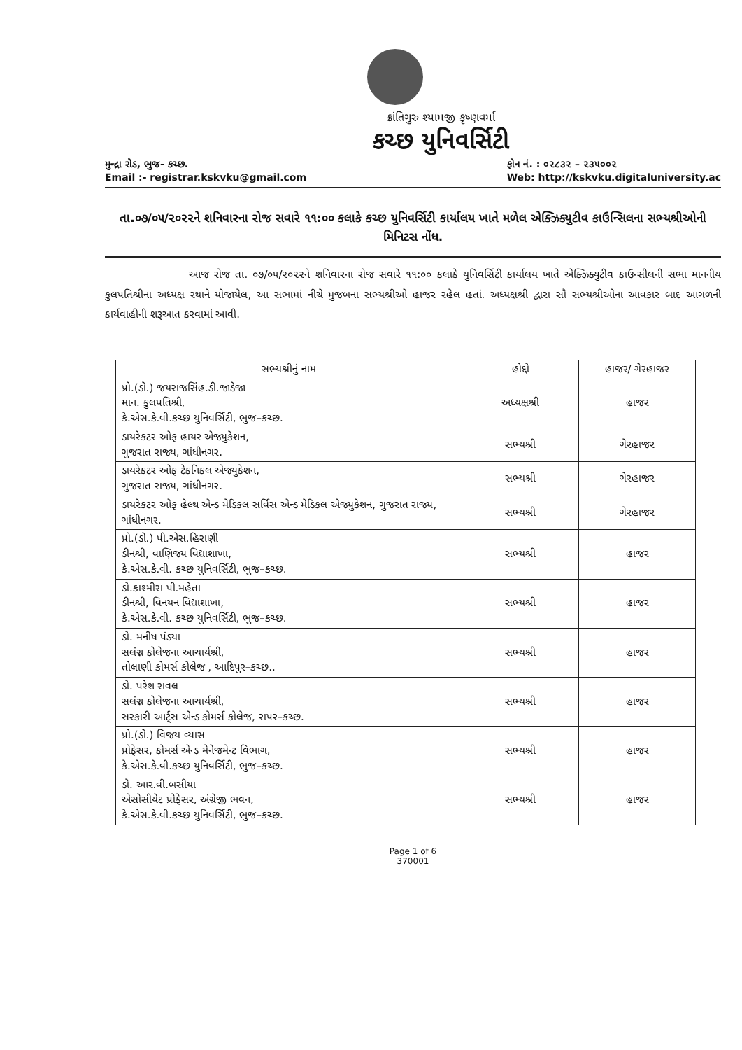ક્રાંતિગુરુ શ્યામજી કૃષ્ણવર્મા
કચ્છ યુનિવર્સિટી
મુન્દ્રા રોડ, ભુજ- કચ્છ.
Email :- registrar.kskvku@gmail.com
ફોન નં. : ૦૨૮૩૨ – ૨૩૫૦૦૨
Web: http://kskvku.digitaluniversity.ac
તા.૦૭/૦૫/૨૦૨૨ને શનિવારના રોજ સવારે ૧૧:૦૦ કલાકે કચ્છ યુનિવર્સિટી કાર્યાલય ખાતે મળેલ એક્ઝિક્યુટીવ કાઉન્સિલના સભ્યશ્રીઓની મિનિટસ નોંધ.
આજ રોજ તા. ૦૭/૦૫/૨૦૨૨ને શનિવારના રોજ સવારે ૧૧:૦૦ કલાકે યુનિવર્સિટી કાર્યાલય ખાતે એક્ઝિક્યુટીવ કાઉન્સીલની સભા માનનીય કુલપતિશ્રીના અધ્યક્ષ સ્થાને યોજાયેલ, આ સભામાં નીચે મુજબના સભ્યશ્રીઓ હાજર રહેલ હતાં. અધ્યક્ષશ્રી દ્વારા સૌ સભ્યશ્રીઓના આવકાર બાદ આગળની કાર્યવાહીની શરૂઆત કરવામાં આવી.
| સભ્યશ્રીનું નામ | હોદ્દો | હાજર/ ગેરહાજર |
| --- | --- | --- |
| પ્રો.(ડો.) જયરાજસિંહ.ડી.જાડેજા માન. કુલપતિશ્રી, કે.એસ.કે.વી.કચ્છ યુનિવર્સિટી, ભુજ–કચ્છ. | અધ્યક્ષશ્રી | હાજર |
| ડાયરેકટર ઓફ હાયર એજ્યુકેશન, ગુજરાત રાજ્ય, ગાંધીનગર. | સભ્યશ્રી | ગેરહાજર |
| ડાયરેકટર ઓફ ટેકનિકલ એજ્યુકેશન, ગુજરાત રાજ્ય, ગાંધીનગર. | સભ્યશ્રી | ગેરહાજર |
| ડાયરેકટર ઓફ હેલ્થ એન્ડ મેડિકલ સર્વિસ એન્ડ મેડિકલ એજ્યુકેશન, ગુજરાત રાજ્ય, ગાંધીનગર. | સભ્યશ્રી | ગેરહાજર |
| પ્રો.(ડો.) પી.એસ.હિરાણી ડીનશ્રી, વાણિજ્ય વિદ્યાશાખા, કે.એસ.કે.વી. કચ્છ યુનિવર્સિટી, ભુજ–કચ્છ. | સભ્યશ્રી | હાજર |
| ડો.કાશ્મીરા પી.મહેતા ડીનશ્રી, વિનયન વિદ્યાશાખા, કે.એસ.કે.વી. કચ્છ યુનિવર્સિટી, ભુજ–કચ્છ. | સભ્યશ્રી | હાજર |
| ડો. મનીષ પંડયા સલંગ્ન કોલેજના આચાર્યશ્રી, તોલાણી કોમર્સ કોલેજ , આદિપુર–કચ્છ.. | સભ્યશ્રી | હાજર |
| ડો. પરેશ રાવલ સલંગ્ન કોલેજના આચાર્યશ્રી, સરકારી આર્ટ્સ એન્ડ કોમર્સ કોલેજ, રાપર–કચ્છ. | સભ્યશ્રી | હાજર |
| પ્રો.(ડો.) વિજય વ્યાસ પ્રોફેસર, કોમર્સ એન્ડ મેનેજમેન્ટ વિભાગ, કે.એસ.કે.વી.કચ્છ યુનિવર્સિટી, ભુજ–કચ્છ. | સભ્યશ્રી | હાજર |
| ડો. આર.વી.બસીયા એસોસીયેટ પ્રોફેસર, અંગ્રેજી ભવન, કે.એસ.કે.વી.કચ્છ યુનિવર્સિટી, ભુજ–કચ્છ. | સભ્યશ્રી | હાજર |
Page 1 of 6
370001